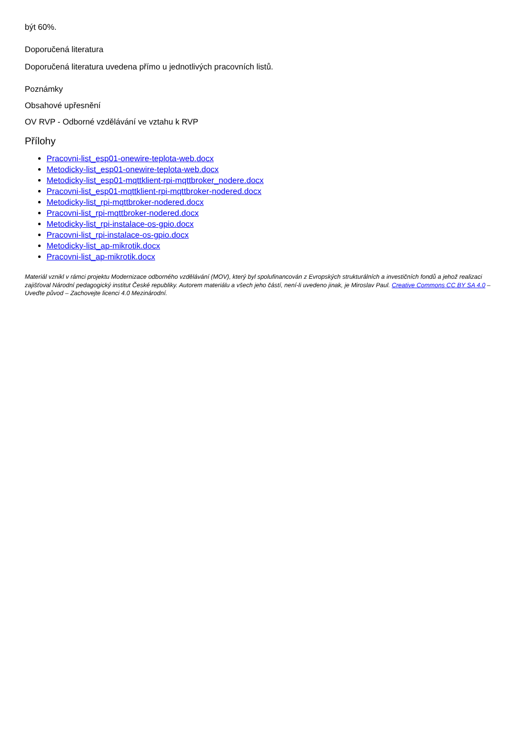být 60%.
Doporučená literatura
Doporučená literatura uvedena přímo u jednotlivých pracovních listů.
Poznámky
Obsahové upřesnění
OV RVP - Odborné vzdělávání ve vztahu k RVP
Přílohy
Pracovni-list_esp01-onewire-teplota-web.docx
Metodicky-list_esp01-onewire-teplota-web.docx
Metodicky-list_esp01-mqttklient-rpi-mqttbroker_nodere.docx
Pracovni-list_esp01-mqttklient-rpi-mqttbroker-nodered.docx
Metodicky-list_rpi-mqttbroker-nodered.docx
Pracovni-list_rpi-mqttbroker-nodered.docx
Metodicky-list_rpi-instalace-os-gpio.docx
Pracovni-list_rpi-instalace-os-gpio.docx
Metodicky-list_ap-mikrotik.docx
Pracovni-list_ap-mikrotik.docx
Materiál vznikl v rámci projektu Modernizace odborného vzdělávání (MOV), který byl spolufinancován z Evropských strukturálních a investičních fondů a jehož realizaci zajišťoval Národní pedagogický institut České republiky. Autorem materiálu a všech jeho částí, není-li uvedeno jinak, je Miroslav Paul. Creative Commons CC BY SA 4.0 – Uveďte původ – Zachovejte licenci 4.0 Mezinárodní.